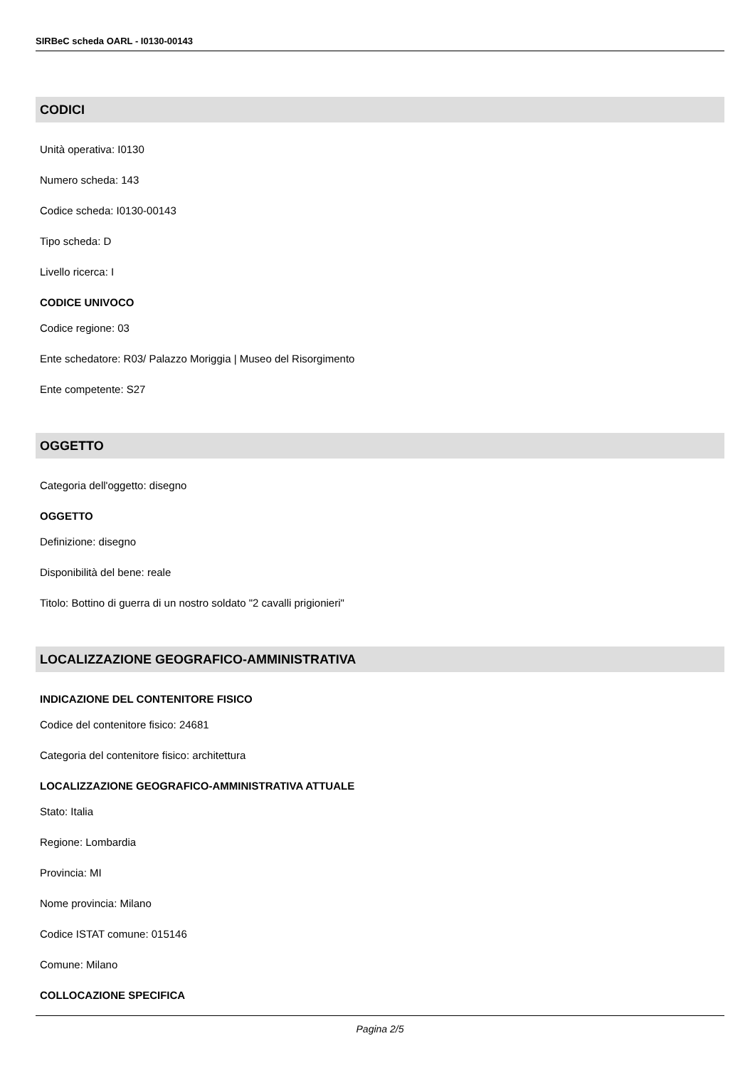SIRBeC scheda OARL - I0130-00143
CODICI
Unità operativa: I0130
Numero scheda: 143
Codice scheda: I0130-00143
Tipo scheda: D
Livello ricerca: I
CODICE UNIVOCO
Codice regione: 03
Ente schedatore: R03/ Palazzo Moriggia | Museo del Risorgimento
Ente competente: S27
OGGETTO
Categoria dell'oggetto: disegno
OGGETTO
Definizione: disegno
Disponibilità del bene: reale
Titolo: Bottino di guerra di un nostro soldato "2 cavalli prigionieri"
LOCALIZZAZIONE GEOGRAFICO-AMMINISTRATIVA
INDICAZIONE DEL CONTENITORE FISICO
Codice del contenitore fisico: 24681
Categoria del contenitore fisico: architettura
LOCALIZZAZIONE GEOGRAFICO-AMMINISTRATIVA ATTUALE
Stato: Italia
Regione: Lombardia
Provincia: MI
Nome provincia: Milano
Codice ISTAT comune: 015146
Comune: Milano
COLLOCAZIONE SPECIFICA
Pagina 2/5